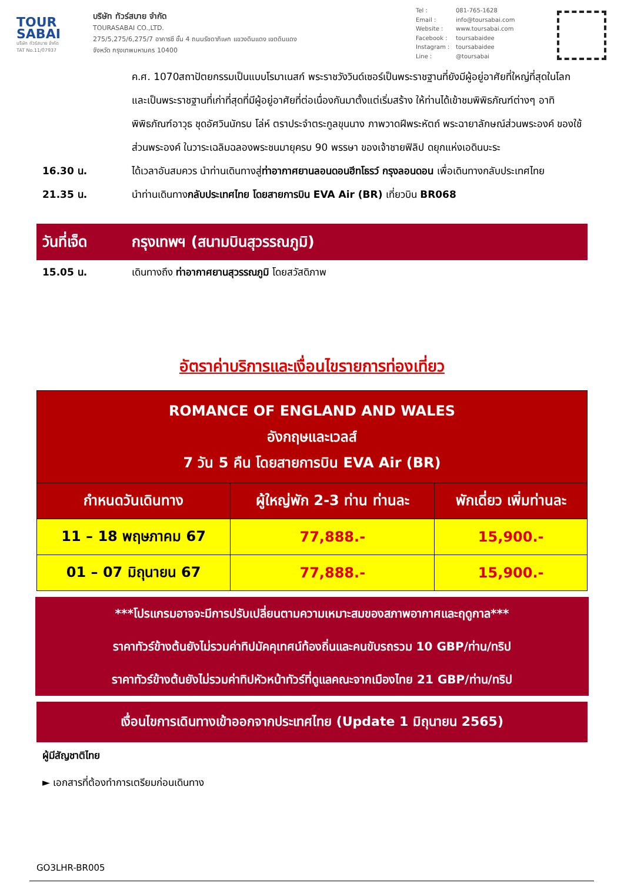TOUR
SABAI
บริษัท ทัวร์สบาย จำกัด
TAT No.11/07937
บริษัท ทัวร์สบาย จำกัด
TOURASABAI CO.,LTD.
275/5,275/6,275/7 อาคารซี ชั้น 4 ถนนรัชดาภิเษก แขวงดินแดง เขตดินแดง
จังหวัด กรุงเทพมหานคร 10400
Tel : 081-765-1628
Email : info@toursabai.com
Website : www.toursabai.com
Facebook : toursabaidee
Instagram : toursabaidee
Line : @toursabai
ค.ศ. 1070สถาปัตยกรรมเป็นแบบโรมาเนสก์ พระราชวังวินด์เซอร์เป็นพระราชฐานที่ยังมีผู้อยู่อาศัยที่ใหญ่ที่สุดในโลก และเป็นพระราชฐานที่เก่าที่สุดที่มีผู้อยู่อาศัยที่ต่อเนื่องกันมาตั้งแต่เริ่มสร้าง ให้ท่านได้เข้าชมพิพิธภัณฑ์ต่างๆ อาทิ พิพิธภัณฑ์อาวุธ ชุดอัศวินนักรบ โล่ห์ ตราประจำตระกูลขุนนาง ภาพวาดฝีพระหัตถ์ พระฉายาลักษณ์ส่วนพระองค์ ของใช้ส่วนพระองค์ ในวาระเฉลิมฉลองพระชนมายุครบ 90 พรรษา ของเจ้าชายฟิลิป ดยุกแห่งเอดินบะระ
16.30 น. ได้เวลาอันสมควร นำท่านเดินทางสู่ท่าอากาศยานลอนดอนฮีทโธรว์ กรุงลอนดอน เพื่อเดินทางกลับประเทศไทย
21.35 น. นำท่านเดินทางกลับประเทศไทย โดยสายการบิน EVA Air (BR) เที่ยวบิน BR068
วันที่เจ็ด กรุงเทพฯ (สนามบินสุวรรณภูมิ)
15.05 น. เดินทางถึง ท่าอากาศยานสุวรรณภูมิ โดยสวัสดิภาพ
อัตราค่าบริการและเงื่อนไขรายการท่องเที่ยว
| ROMANCE OF ENGLAND AND WALES อังกฤษและเวลส์ 7 วัน 5 คืน โดยสายการบิน EVA Air (BR) | | |
| --- | --- | --- |
| กำหนดวันเดินทาง | ผู้ใหญ่พัก 2-3 ท่าน ท่านละ | พักเดี่ยว เพิ่มท่านละ |
| 11 – 18 พฤษภาคม 67 | 77,888.- | 15,900.- |
| 01 – 07 มิถุนายน 67 | 77,888.- | 15,900.- |
***โปรแกรมอาจจะมีการปรับเปลี่ยนตามความเหมาะสมของสภาพอากาศและฤดูกาล***
ราคาทัวร์ข้างต้นยังไม่รวมค่าทิปมัคคุเทศน์ท้องถิ่นและคนขับรถรวม 10 GBP/ท่าน/ทริป
ราคาทัวร์ข้างต้นยังไม่รวมค่าทิปหัวหน้าทัวร์ที่ดูแลคณะจากเมืองไทย 21 GBP/ท่าน/ทริป
เงื่อนไขการเดินทางเข้าออกจากประเทศไทย (Update 1 มิถุนายน 2565)
ผู้มีสัญชาติไทย
► เอกสารที่ต้องทำการเตรียมก่อนเดินทาง
GO3LHR-BR005